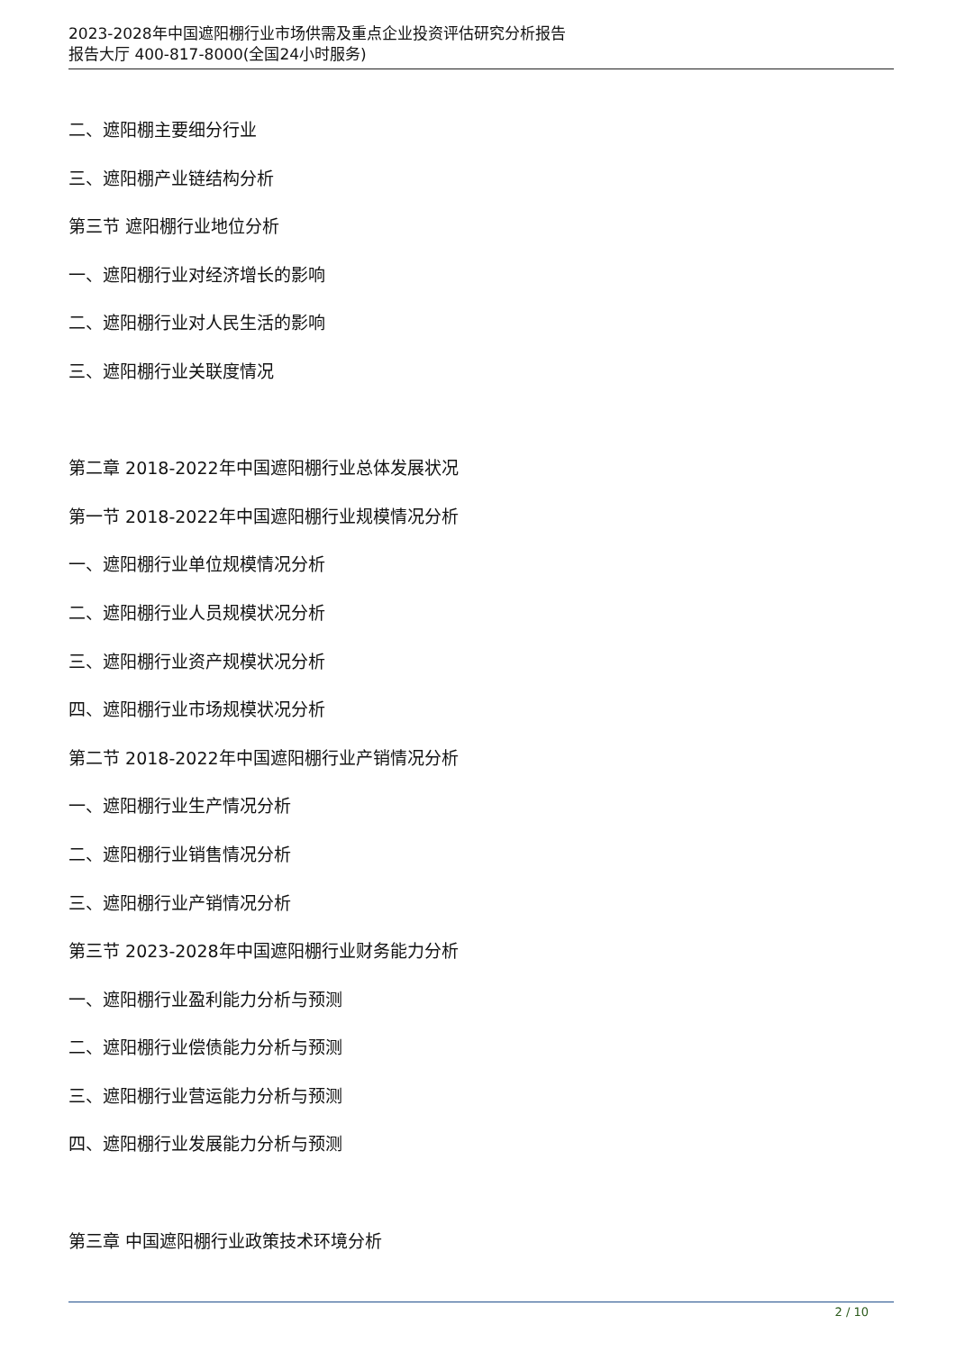2023-2028年中国遮阳棚行业市场供需及重点企业投资评估研究分析报告
报告大厅 400-817-8000(全国24小时服务)
二、遮阳棚主要细分行业
三、遮阳棚产业链结构分析
第三节 遮阳棚行业地位分析
一、遮阳棚行业对经济增长的影响
二、遮阳棚行业对人民生活的影响
三、遮阳棚行业关联度情况
第二章 2018-2022年中国遮阳棚行业总体发展状况
第一节 2018-2022年中国遮阳棚行业规模情况分析
一、遮阳棚行业单位规模情况分析
二、遮阳棚行业人员规模状况分析
三、遮阳棚行业资产规模状况分析
四、遮阳棚行业市场规模状况分析
第二节 2018-2022年中国遮阳棚行业产销情况分析
一、遮阳棚行业生产情况分析
二、遮阳棚行业销售情况分析
三、遮阳棚行业产销情况分析
第三节 2023-2028年中国遮阳棚行业财务能力分析
一、遮阳棚行业盈利能力分析与预测
二、遮阳棚行业偿债能力分析与预测
三、遮阳棚行业营运能力分析与预测
四、遮阳棚行业发展能力分析与预测
第三章 中国遮阳棚行业政策技术环境分析
2 / 10